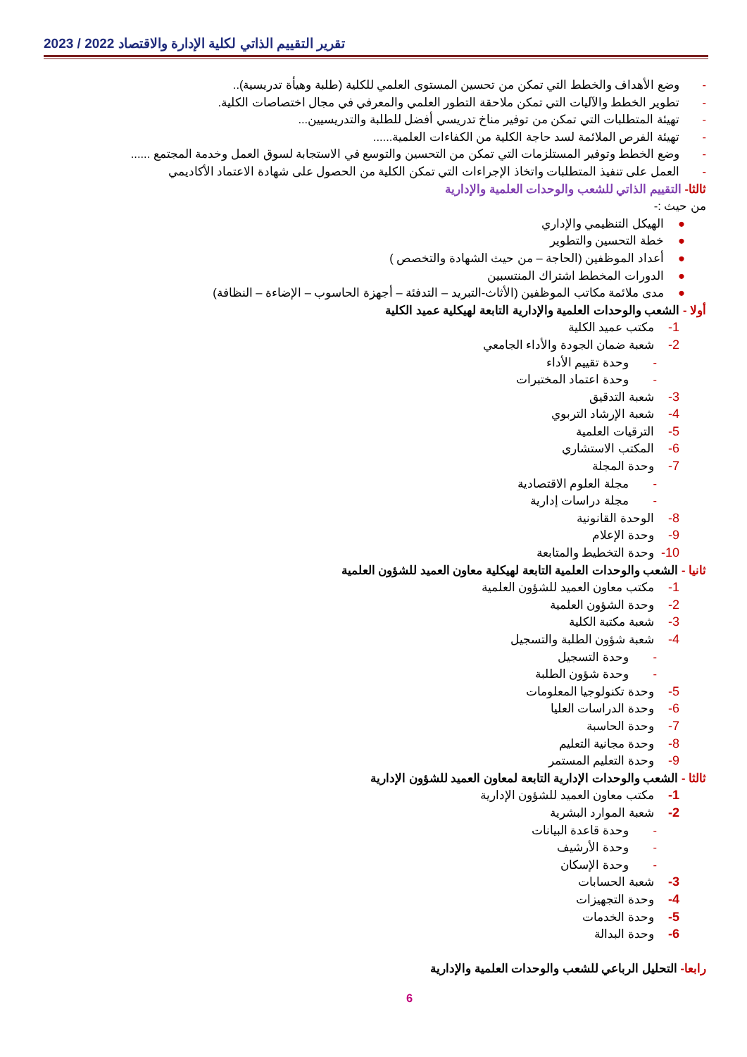تقرير التقييم الذاتي لكلية الإدارة والاقتصاد 2022 / 2023
- وضع الأهداف والخطط التي تمكن من تحسين المستوى العلمي للكلية (طلبة وهيأة تدريسية)..
- تطوير الخطط والآليات التي تمكن ملاحقة التطور العلمي والمعرفي في مجال اختصاصات الكلية.
- تهيئة المتطلبات التي تمكن من توفير مناخ تدريسي أفضل للطلبة والتدريسيين...
- تهيئة الفرص الملائمة لسد حاجة الكلية من الكفاءات العلمية......
- وضع الخطط وتوفير المستلزمات التي تمكن من التحسين والتوسع في الاستجابة لسوق العمل وخدمة المجتمع ......
- العمل على تنفيذ المتطلبات واتخاذ الإجراءات التي تمكن الكلية من الحصول على شهادة الاعتماد الأكاديمي
ثالثا- التقييم الذاتي للشعب والوحدات العلمية والإدارية
من حيث :-
● الهيكل التنظيمي والإداري
● خطة التحسين والتطوير
● أعداد الموظفين (الحاجة – من حيث الشهادة والتخصص )
● الدورات المخطط اشتراك المنتسبين
● مدى ملائمة مكاتب الموظفين (الأثاث-التبريد – التدفئة – أجهزة الحاسوب – الإضاءة – النظافة)
أولا - الشعب والوحدات العلمية والإدارية التابعة لهيكلية عميد الكلية
1- مكتب عميد الكلية
2- شعبة ضمان الجودة والأداء الجامعي
- وحدة تقييم الأداء
- وحدة اعتماد المختبرات
3- شعبة التدقيق
4- شعبة الإرشاد التربوي
5- الترقيات العلمية
6- المكتب الاستشاري
7- وحدة المجلة
- مجلة العلوم الاقتصادية
- مجلة دراسات إدارية
8- الوحدة القانونية
9- وحدة الإعلام
10- وحدة التخطيط والمتابعة
ثانيا - الشعب والوحدات العلمية التابعة لهيكلية معاون العميد للشؤون العلمية
1- مكتب معاون العميد للشؤون العلمية
2- وحدة الشؤون العلمية
3- شعبة مكتبة الكلية
4- شعبة شؤون الطلبة والتسجيل
- وحدة التسجيل
- وحدة شؤون الطلبة
5- وحدة تكنولوجيا المعلومات
6- وحدة الدراسات العليا
7- وحدة الحاسبة
8- وحدة مجانية التعليم
9- وحدة التعليم المستمر
ثالثا - الشعب والوحدات الإدارية التابعة لمعاون العميد للشؤون الإدارية
1- مكتب معاون العميد للشؤون الإدارية
2- شعبة الموارد البشرية
- وحدة قاعدة البيانات
- وحدة الأرشيف
- وحدة الإسكان
3- شعبة الحسابات
4- وحدة التجهيزات
5- وحدة الخدمات
6- وحدة البدالة
رابعا- التحليل الرباعي للشعب والوحدات العلمية والإدارية
6